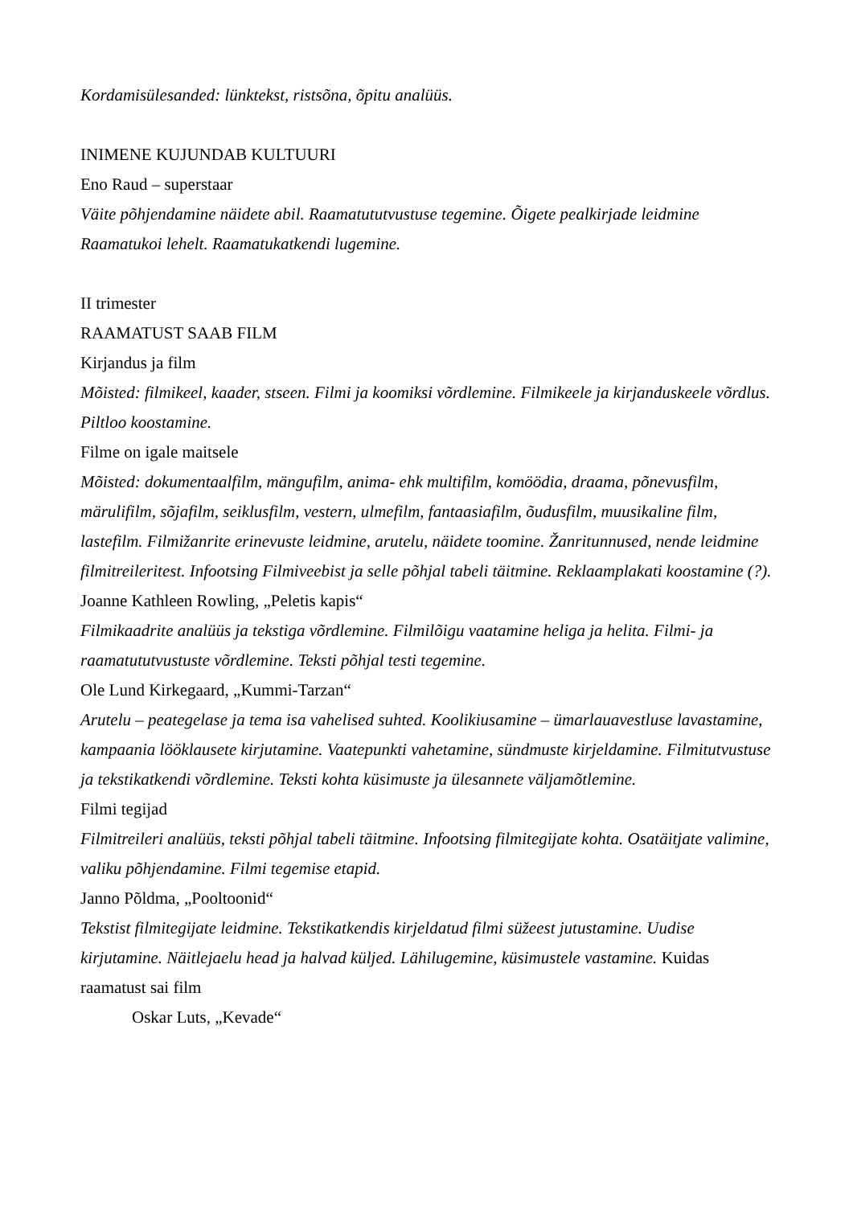Kordamisülesanded: lünktekst, ristsõna, õpitu analüüs.
INIMENE KUJUNDAB KULTUURI
Eno Raud – superstaar
Väite põhjendamine näidete abil. Raamatututvustuse tegemine. Õigete pealkirjade leidmine Raamatukoi lehelt. Raamatukatkendi lugemine.
II trimester
RAAMATUST SAAB FILM
Kirjandus ja film
Mõisted: filmikeel, kaader, stseen. Filmi ja koomiksi võrdlemine. Filmikeele ja kirjanduskeele võrdlus. Piltloo koostamine.
Filme on igale maitsele
Mõisted: dokumentaalfilm, mängufilm, anima- ehk multifilm, komöödia, draama, põnevusfilm, märulifilm, sõjafilm, seiklusfilm, vestern, ulmefilm, fantaasiafilm, õudusfilm, muusikaline film, lastefilm. Filmižanrite erinevuste leidmine, arutelu, näidete toomine. Žanritunnused, nende leidmine filmitreileritest. Infootsing Filmiveebist ja selle põhjal tabeli täitmine. Reklaamplakati koostamine (?).
Joanne Kathleen Rowling, „Peletis kapis“
Filmikaadrite analüüs ja tekstiga võrdlemine. Filmilõigu vaatamine heliga ja helita. Filmi- ja raamatututvustuste võrdlemine. Teksti põhjal testi tegemine.
Ole Lund Kirkegaard, „Kummi-Tarzan“
Arutelu – peategelase ja tema isa vahelised suhted. Koolikiusamine – ümarlauavestluse lavastamine, kampaania lööklausete kirjutamine. Vaatepunkti vahetamine, sündmuste kirjeldamine. Filmitutvustuse ja tekstikatkendi võrdlemine. Teksti kohta küsimuste ja ülesannete väljamõtlemine.
Filmi tegijad
Filmitreileri analüüs, teksti põhjal tabeli täitmine. Infootsing filmitegijate kohta. Osatäitjate valimine, valiku põhjendamine. Filmi tegemise etapid.
Janno Põldma, „Pooltoonid“
Tekstist filmitegijate leidmine. Tekstikatkendis kirjeldatud filmi süžeest jutustamine. Uudise kirjutamine. Näitlejaelu head ja halvad küljed. Lähilugemine, küsimustele vastamine. Kuidas raamatust sai film
Oskar Luts, „Kevade“